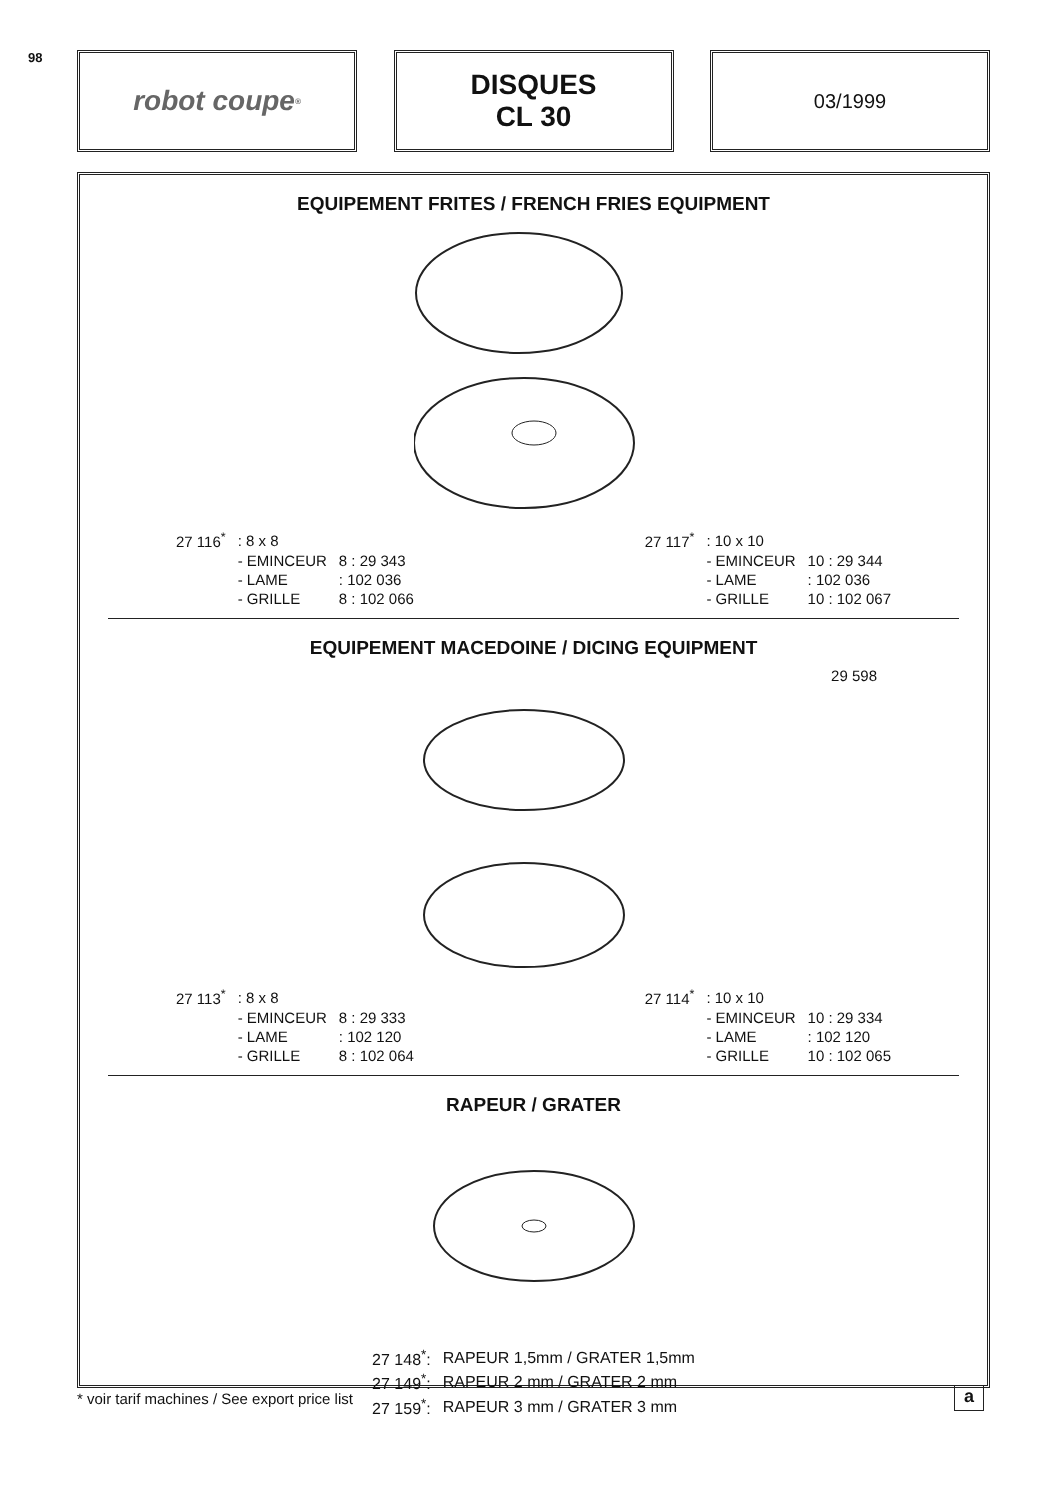98
robot coupe<sup>®</sup>
DISQUES
CL 30
03/1999
EQUIPEMENT FRITES / FRENCH FRIES EQUIPMENT
| 27 116<sup>*</sup> | : 8 x 8 | |
| | - EMINCEUR | 8 : 29 343 |
| | - LAME | : 102 036 |
| | - GRILLE | 8 : 102 066 |
| 27 117<sup>*</sup> | : 10 x 10 | |
| | - EMINCEUR | 10 : 29 344 |
| | - LAME | : 102 036 |
| | - GRILLE | 10 : 102 067 |
EQUIPEMENT MACEDOINE / DICING EQUIPMENT
29 598
| 27 113<sup>*</sup> | : 8 x 8 | |
| | - EMINCEUR | 8 : 29 333 |
| | - LAME | : 102 120 |
| | - GRILLE | 8 : 102 064 |
| 27 114<sup>*</sup> | : 10 x 10 | |
| | - EMINCEUR | 10 : 29 334 |
| | - LAME | : 102 120 |
| | - GRILLE | 10 : 102 065 |
RAPEUR / GRATER
| 27 148<sup>*</sup>: | RAPEUR 1,5mm / GRATER 1,5mm |
| 27 149<sup>*</sup>: | RAPEUR 2 mm / GRATER 2 mm |
| 27 159<sup>*</sup>: | RAPEUR 3 mm / GRATER 3 mm |
* voir tarif machines / See export price list
a